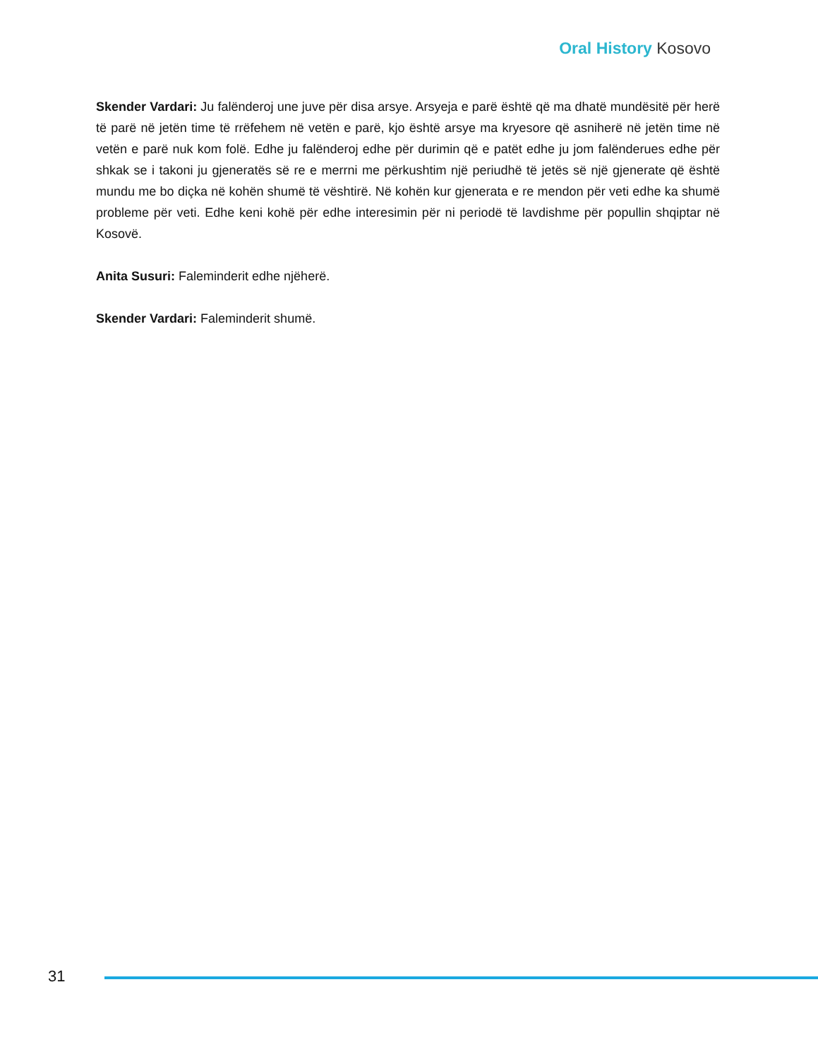Oral History Kosovo
Skender Vardari: Ju falënderoj une juve për disa arsye. Arsyeja e parë është që ma dhatë mundësitë për herë të parë në jetën time të rrëfehem në vetën e parë, kjo është arsye ma kryesore që asniherë në jetën time në vetën e parë nuk kom folë. Edhe ju falënderoj edhe për durimin që e patët edhe ju jom falënderues edhe për shkak se i takoni ju gjeneratës së re e merrni me përkushtim një periudhë të jetës së një gjenerate që është mundu me bo diçka në kohën shumë të vështirë. Në kohën kur gjenerata e re mendon për veti edhe ka shumë probleme për veti. Edhe keni kohë për edhe interesimin për ni periodë të lavdishme për popullin shqiptar në Kosovë.
Anita Susuri: Faleminderit edhe njëherë.
Skender Vardari: Faleminderit shumë.
31